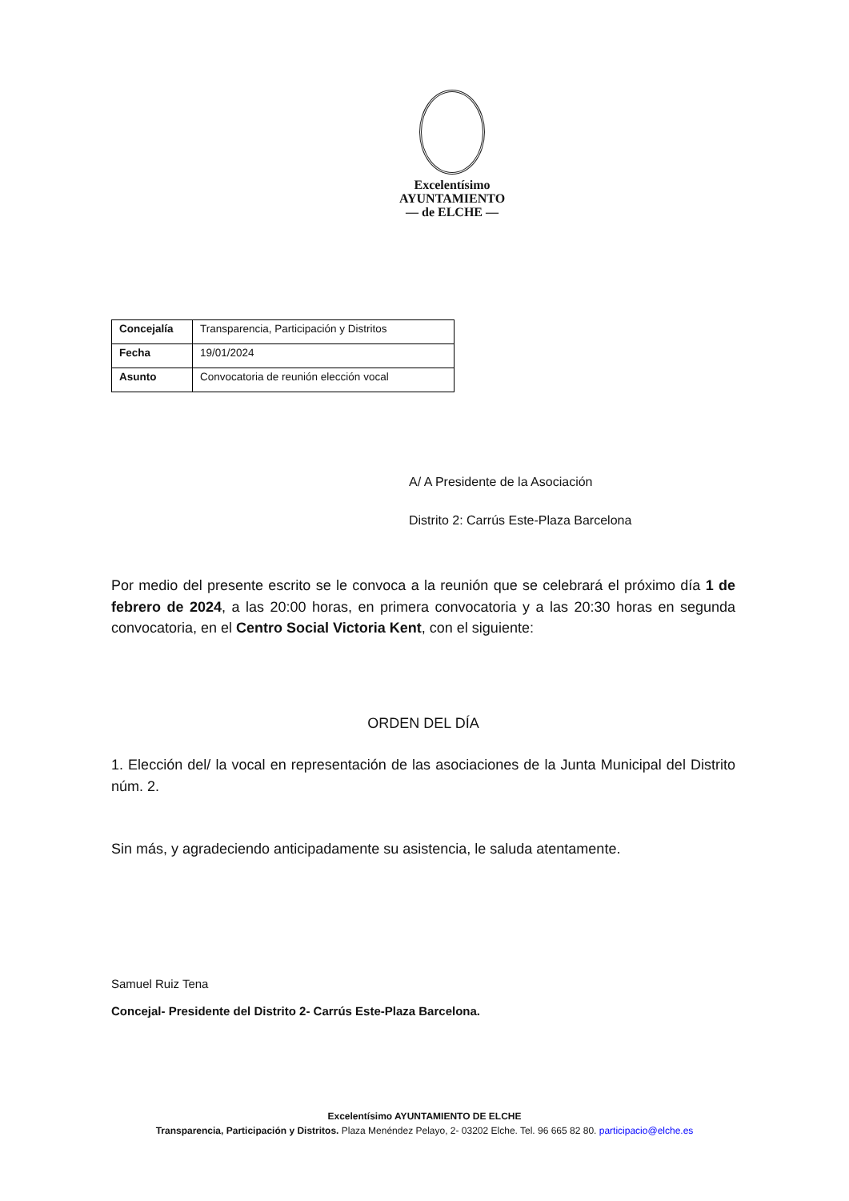Excelentísimo
AYUNTAMIENTO
— de ELCHE —
| Concejalía | Transparencia, Participación y Distritos |
| Fecha | 19/01/2024 |
| Asunto | Convocatoria de reunión elección vocal |
A/ A Presidente de la Asociación
Distrito 2: Carrús Este-Plaza Barcelona
Por medio del presente escrito se le convoca a la reunión que se celebrará el próximo día 1 de febrero de 2024, a las 20:00 horas, en primera convocatoria y a las 20:30 horas en segunda convocatoria, en el Centro Social Victoria Kent, con el siguiente:
ORDEN DEL DÍA
1. Elección del/ la vocal en representación de las asociaciones de la Junta Municipal del Distrito núm. 2.
Sin más, y agradeciendo anticipadamente su asistencia, le saluda atentamente.
Samuel Ruiz Tena
Concejal- Presidente del Distrito 2- Carrús Este-Plaza Barcelona.
Excelentísimo AYUNTAMIENTO DE ELCHE
Transparencia, Participación y Distritos. Plaza Menéndez Pelayo, 2- 03202 Elche. Tel. 96 665 82 80. participacio@elche.es